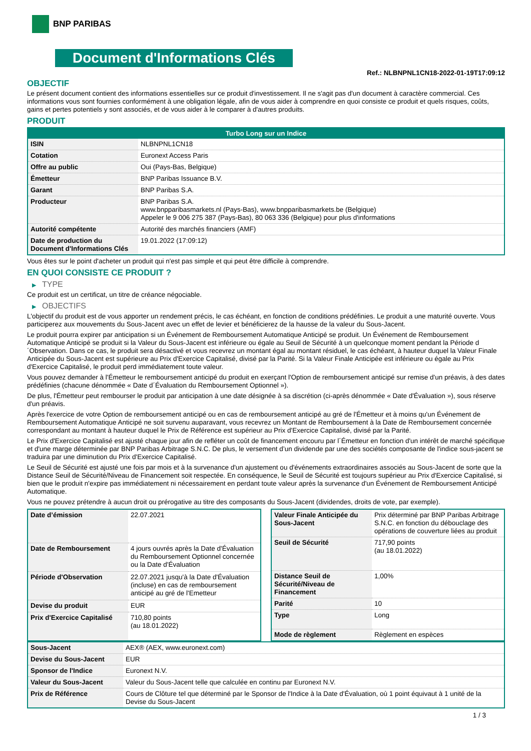BNP PARIBAS
Document d'Informations Clés
Ref.: NLBNPNL1CN18-2022-01-19T17:09:12
OBJECTIF
Le présent document contient des informations essentielles sur ce produit d'investissement. Il ne s'agit pas d'un document à caractère commercial. Ces informations vous sont fournies conformément à une obligation légale, afin de vous aider à comprendre en quoi consiste ce produit et quels risques, coûts, gains et pertes potentiels y sont associés, et de vous aider à le comparer à d'autres produits.
PRODUIT
| Turbo Long sur un Indice | |
| --- | --- |
| ISIN | NLBNPNL1CN18 |
| Cotation | Euronext Access Paris |
| Offre au public | Oui (Pays-Bas, Belgique) |
| Émetteur | BNP Paribas Issuance B.V. |
| Garant | BNP Paribas S.A. |
| Producteur | BNP Paribas S.A. www.bnpparibasmarkets.nl (Pays-Bas), www.bnpparibasmarkets.be (Belgique) Appeler le 9 006 275 387 (Pays-Bas), 80 063 336 (Belgique) pour plus d'informations |
| Autorité compétente | Autorité des marchés financiers (AMF) |
| Date de production du Document d'Informations Clés | 19.01.2022 (17:09:12) |
Vous êtes sur le point d'acheter un produit qui n'est pas simple et qui peut être difficile à comprendre.
EN QUOI CONSISTE CE PRODUIT ?
▶ TYPE
Ce produit est un certificat, un titre de créance négociable.
▶ OBJECTIFS
L'objectif du produit est de vous apporter un rendement précis, le cas échéant, en fonction de conditions prédéfinies. Le produit a une maturité ouverte. Vous participerez aux mouvements du Sous-Jacent avec un effet de levier et bénéficierez de la hausse de la valeur du Sous-Jacent.
Le produit pourra expirer par anticipation si un Événement de Remboursement Automatique Anticipé se produit. Un Événement de Remboursement Automatique Anticipé se produit si la Valeur du Sous-Jacent est inférieure ou égale au Seuil de Sécurité à un quelconque moment pendant la Période d´Observation. Dans ce cas, le produit sera désactivé et vous recevrez un montant égal au montant résiduel, le cas échéant, à hauteur duquel la Valeur Finale Anticipée du Sous-Jacent est supérieure au Prix d'Exercice Capitalisé, divisé par la Parité. Si la Valeur Finale Anticipée est inférieure ou égale au Prix d'Exercice Capitalisé, le produit perd immédiatement toute valeur.
Vous pouvez demander à l'Émetteur le remboursement anticipé du produit en exerçant l'Option de remboursement anticipé sur remise d'un préavis, à des dates prédéfinies (chacune dénommée « Date d´Évaluation du Remboursement Optionnel »).
De plus, l'Émetteur peut rembourser le produit par anticipation à une date désignée à sa discrétion (ci-après dénommée « Date d'Évaluation »), sous réserve d'un préavis.
Après l'exercice de votre Option de remboursement anticipé ou en cas de remboursement anticipé au gré de l'Émetteur et à moins qu'un Événement de Remboursement Automatique Anticipé ne soit survenu auparavant, vous recevrez un Montant de Remboursement à la Date de Remboursement concernée correspondant au montant à hauteur duquel le Prix de Référence est supérieur au Prix d'Exercice Capitalisé, divisé par la Parité.
Le Prix d'Exercice Capitalisé est ajusté chaque jour afin de refléter un coût de financement encouru par l´Émetteur en fonction d'un intérêt de marché spécifique et d'une marge déterminée par BNP Paribas Arbitrage S.N.C. De plus, le versement d’un dividende par une des sociétés composante de l'indice sous-jacent se traduira par une diminution du Prix d'Exercice Capitalisé.
Le Seuil de Sécurité est ajusté une fois par mois et à la survenance d'un ajustement ou d'événements extraordinaires associés au Sous-Jacent de sorte que la Distance Seuil de Sécurité/Niveau de Financement soit respectée. En conséquence, le Seuil de Sécurité est toujours supérieur au Prix d'Exercice Capitalisé, si bien que le produit n'expire pas immédiatement ni nécessairement en perdant toute valeur après la survenance d'un Événement de Remboursement Anticipé Automatique.
Vous ne pouvez prétendre à aucun droit ou prérogative au titre des composants du Sous-Jacent (dividendes, droits de vote, par exemple).
| Date d’émission | 22.07.2021 |
| Date de Remboursement | 4 jours ouvrés après la Date d'Évaluation du Remboursement Optionnel concernée ou la Date d'Évaluation |
| Période d'Observation | 22.07.2021 jusqu'à la Date d'Évaluation (incluse) en cas de remboursement anticipé au gré de l'Emetteur |
| Devise du produit | EUR |
| Prix d'Exercice Capitalisé | 710,80 points (au 18.01.2022) |
| Valeur Finale Anticipée du Sous-Jacent | Prix déterminé par BNP Paribas Arbitrage S.N.C. en fonction du débouclage des opérations de couverture liées au produit |
| Seuil de Sécurité | 717,90 points (au 18.01.2022) |
| Distance Seuil de Sécurité/Niveau de Financement | 1,00% |
| Parité | 10 |
| Type | Long |
| Mode de règlement | Règlement en espèces |
| Sous-Jacent | AEX® (AEX, www.euronext.com) |
| Devise du Sous-Jacent | EUR |
| Sponsor de l'Indice | Euronext N.V. |
| Valeur du Sous-Jacent | Valeur du Sous-Jacent telle que calculée en continu par Euronext N.V. |
| Prix de Référence | Cours de Clôture tel que déterminé par le Sponsor de l'Indice à la Date d'Évaluation, où 1 point équivaut à 1 unité de la Devise du Sous-Jacent |
1 / 3